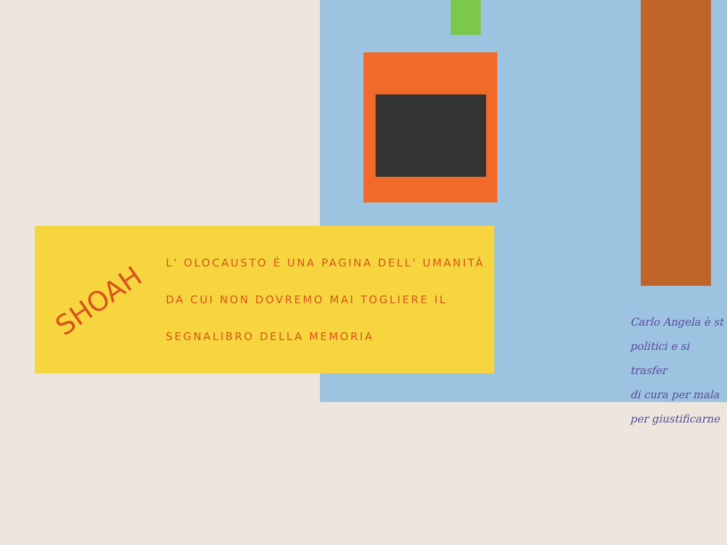SHOAH
L' OLOCAUSTO É UNA PAGINA DELL' UMANITÁ
DA CUI NON DOVREMO MAI TOGLIERE IL
SEGNALIBRO DELLA MEMORIA
Carlo Angela è st
politici e si trasfer
di cura per mala
per giustificarne